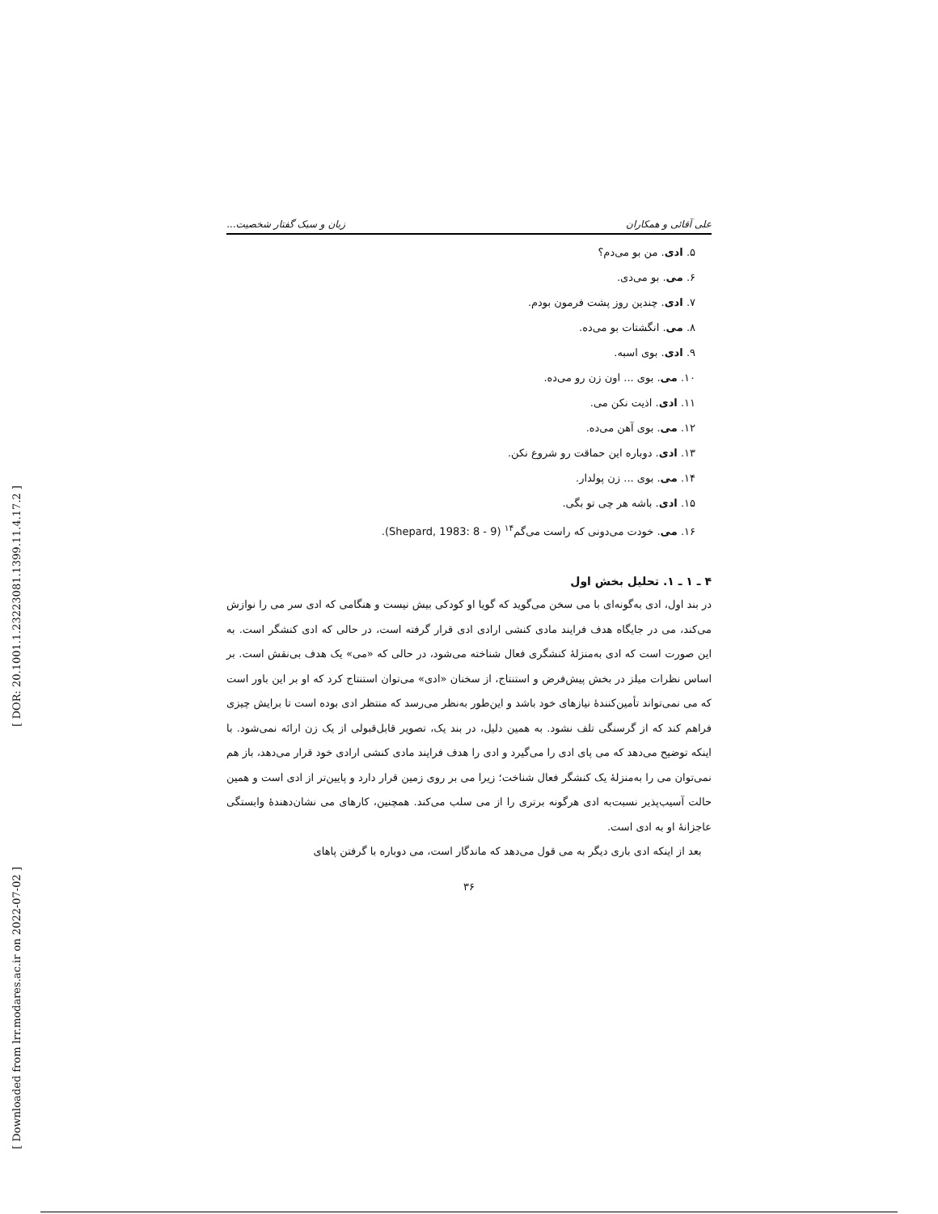[ DOR: 20.1001.1.23223081.1399.11.4.17.2 ]
[ Downloaded from lrr.modares.ac.ir on 2022-07-02 ]
علی آقائی و همکاران زبان و سبک گفتار شخصیت...
۵. ادی. من بو می‌دم؟
۶. می. بو می‌دی.
۷. ادی. چندین روز پشت فرمون بودم.
۸. می. انگشتات بو می‌ده.
۹. ادی. بوی اسبه.
۱۰. می. بوی ... اون زن رو می‌ده.
۱۱. ادی. اذیت نکن می.
۱۲. می. بوی آهن می‌ده.
۱۳. ادی. دوباره این حماقت رو شروع نکن.
۱۴. می. بوی ... زن پولدار.
۱۵. ادی. باشه هر چی تو بگی.
۱۶. می. خودت می‌دونی که راست می‌گم<sup>۱۴</sup> (Shepard, 1983: 8 - 9).
۴ ـ ۱ ـ ۱. تحلیل بخش اول
در بند اول، ادی به‌گونه‌ای با می سخن می‌گوید که گویا او کودکی بیش نیست و هنگامی که ادی سر می را نوازش می‌کند، می در جایگاه هدف فرایند مادی کنشی ارادی ادی قرار گرفته است، در حالی که ادی کنشگر است. به این صورت است که ادی به‌منزلهٔ کنشگری فعال شناخته می‌شود، در حالی که «می» یک هدف بی‌نقش است. بر اساس نظرات میلز در بخش پیش‌فرض و استنتاج، از سخنان «ادی» می‌توان استنتاج کرد که او بر این باور است که می نمی‌تواند تأمین‌کنندهٔ نیازهای خود باشد و این‌طور به‌نظر می‌رسد که منتظر ادی بوده است تا برایش چیزی فراهم کند که از گرسنگی تلف نشود. به همین دلیل، در بند یک، تصویر قابل‌قبولی از یک زن ارائه نمی‌شود. با اینکه توضیح می‌دهد که می پای ادی را می‌گیرد و ادی را هدف فرایند مادی کنشی ارادی خود قرار می‌دهد، باز هم نمی‌توان می را به‌منزلهٔ یک کنشگر فعال شناخت؛ زیرا می بر روی زمین قرار دارد و پایین‌تر از ادی است و همین حالت آسیب‌پذیر نسبت‌به ادی هرگونه برتری را از می سلب می‌کند. همچنین، کارهای می نشان‌دهندهٔ وابستگی عاجزانهٔ او به ادی است.
بعد از اینکه ادی باری دیگر به می قول می‌دهد که ماندگار است، می دوباره با گرفتن پاهای
۳۶